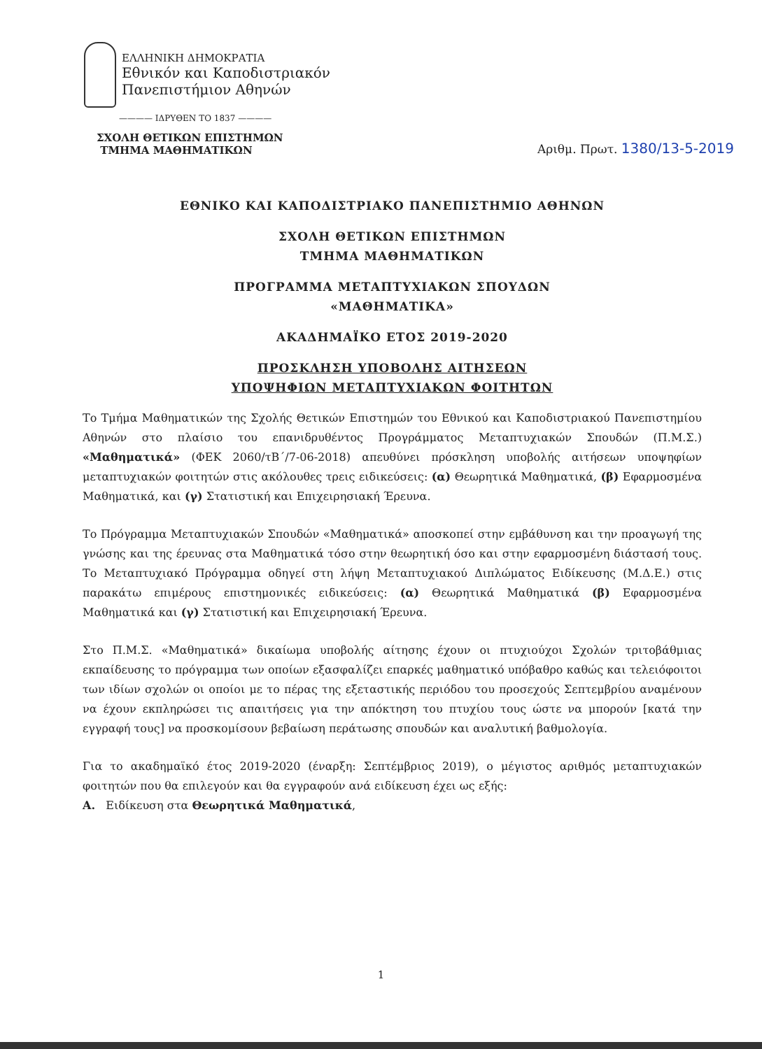ΕΛΛΗΝΙΚΗ ΔΗΜΟΚΡΑΤΙΑ
Εθνικόν και Καποδιστριακόν
Πανεπιστήμιον Αθηνών
———— ΙΔΡΥΘΕΝ ΤΟ 1837 ————
ΣΧΟΛΗ ΘΕΤΙΚΩΝ ΕΠΙΣΤΗΜΩΝ
ΤΜΗΜΑ ΜΑΘΗΜΑΤΙΚΩΝ
Αριθμ. Πρωτ. 1380/13-5-2019
ΕΘΝΙΚΟ ΚΑΙ ΚΑΠΟΔΙΣΤΡΙΑΚΟ ΠΑΝΕΠΙΣΤΗΜΙΟ ΑΘΗΝΩΝ
ΣΧΟΛΗ ΘΕΤΙΚΩΝ ΕΠΙΣΤΗΜΩΝ
ΤΜΗΜΑ ΜΑΘΗΜΑΤΙΚΩΝ
ΠΡΟΓΡΑΜΜΑ ΜΕΤΑΠΤΥΧΙΑΚΩΝ ΣΠΟΥΔΩΝ
«ΜΑΘΗΜΑΤΙΚΑ»
ΑΚΑΔΗΜΑΪΚΟ ΕΤΟΣ 2019-2020
ΠΡΟΣΚΛΗΣΗ ΥΠΟΒΟΛΗΣ ΑΙΤΗΣΕΩΝ
ΥΠΟΨΗΦΙΩΝ ΜΕΤΑΠΤΥΧΙΑΚΩΝ ΦΟΙΤΗΤΩΝ
Το Τμήμα Μαθηματικών της Σχολής Θετικών Επιστημών του Εθνικού και Καποδιστριακού Πανεπιστημίου Αθηνών στο πλαίσιο του επανιδρυθέντος Προγράμματος Μεταπτυχιακών Σπουδών (Π.Μ.Σ.) «Μαθηματικά» (ΦΕΚ 2060/τΒ΄/7-06-2018) απευθύνει πρόσκληση υποβολής αιτήσεων υποψηφίων μεταπτυχιακών φοιτητών στις ακόλουθες τρεις ειδικεύσεις: (α) Θεωρητικά Μαθηματικά, (β) Εφαρμοσμένα Μαθηματικά, και (γ) Στατιστική και Επιχειρησιακή Έρευνα.
Το Πρόγραμμα Μεταπτυχιακών Σπουδών «Μαθηματικά» αποσκοπεί στην εμβάθυνση και την προαγωγή της γνώσης και της έρευνας στα Μαθηματικά τόσο στην θεωρητική όσο και στην εφαρμοσμένη διάστασή τους. Το Μεταπτυχιακό Πρόγραμμα οδηγεί στη λήψη Μεταπτυχιακού Διπλώματος Ειδίκευσης (Μ.Δ.Ε.) στις παρακάτω επιμέρους επιστημονικές ειδικεύσεις: (α) Θεωρητικά Μαθηματικά (β) Εφαρμοσμένα Μαθηματικά και (γ) Στατιστική και Επιχειρησιακή Έρευνα.
Στο Π.Μ.Σ. «Μαθηματικά» δικαίωμα υποβολής αίτησης έχουν οι πτυχιούχοι Σχολών τριτοβάθμιας εκπαίδευσης το πρόγραμμα των οποίων εξασφαλίζει επαρκές μαθηματικό υπόβαθρο καθώς και τελειόφοιτοι των ιδίων σχολών οι οποίοι με το πέρας της εξεταστικής περιόδου του προσεχούς Σεπτεμβρίου αναμένουν να έχουν εκπληρώσει τις απαιτήσεις για την απόκτηση του πτυχίου τους ώστε να μπορούν [κατά την εγγραφή τους] να προσκομίσουν βεβαίωση περάτωσης σπουδών και αναλυτική βαθμολογία.
Για το ακαδημαϊκό έτος 2019-2020 (έναρξη: Σεπτέμβριος 2019), ο μέγιστος αριθμός μεταπτυχιακών φοιτητών που θα επιλεγούν και θα εγγραφούν ανά ειδίκευση έχει ως εξής:
Α. Ειδίκευση στα Θεωρητικά Μαθηματικά,
1